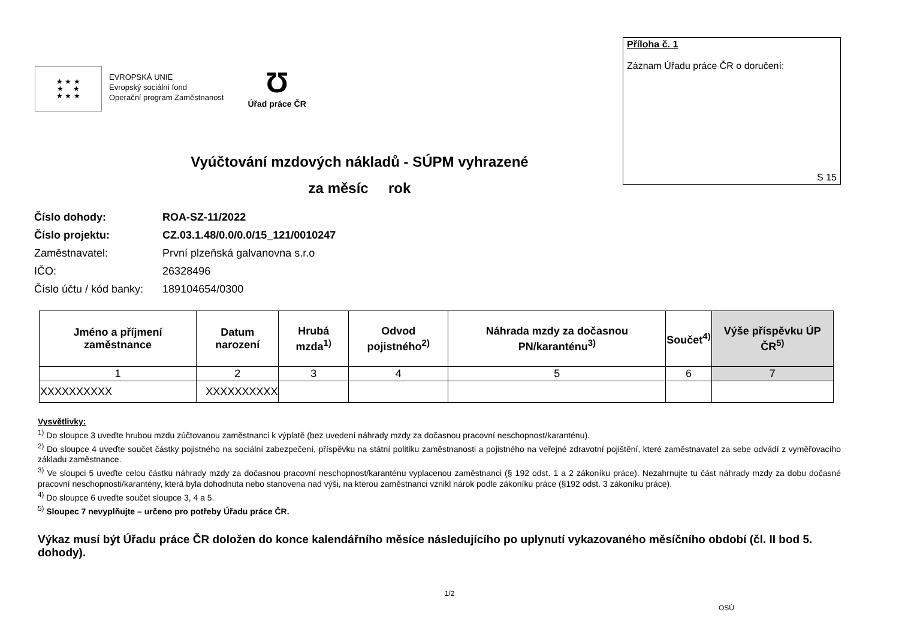★ ★ ★
★ ★
★ ★ ★
EVROPSKÁ UNIE
Evropský sociální fond
Operační program Zaměstnanost
Ʊ
Úřad práce ČR
Příloha č. 1
Záznam Úřadu práce ČR o doručení:
S 15
Vyúčtování mzdových nákladů - SÚPM vyhrazené
za měsíc rok
| Číslo dohody: | ROA-SZ-11/2022 |
| Číslo projektu: | CZ.03.1.48/0.0/0.0/15_121/0010247 |
| Zaměstnavatel: | První plzeňská galvanovna s.r.o |
| IČO: | 26328496 |
| Číslo účtu / kód banky: | 189104654/0300 |
| Jméno a příjmení zaměstnance | Datum narození | Hrubá mzda<sup>1)</sup> | Odvod pojistného<sup>2)</sup> | Náhrada mzdy za dočasnou PN/karanténu<sup>3)</sup> | Součet<sup>4)</sup> | Výše příspěvku ÚP ČR<sup>5)</sup> |
| --- | --- | --- | --- | --- | --- | --- |
| 1 | 2 | 3 | 4 | 5 | 6 | 7 |
| XXXXXXXXXX | XXXXXXXXXX | | | | | |
Vysvětlivky:
<sup>1)</sup> Do sloupce 3 uveďte hrubou mzdu zúčtovanou zaměstnanci k výplatě (bez uvedení náhrady mzdy za dočasnou pracovní neschopnost/karanténu).
<sup>2)</sup> Do sloupce 4 uveďte součet částky pojistného na sociální zabezpečení, příspěvku na státní politiku zaměstnanosti a pojistného na veřejné zdravotní pojištění, které zaměstnavatel za sebe odvádí z vyměřovacího základu zaměstnance.
<sup>3)</sup> Ve sloupci 5 uveďte celou částku náhrady mzdy za dočasnou pracovní neschopnost/karanténu vyplacenou zaměstnanci (§ 192 odst. 1 a 2 zákoníku práce). Nezahrnujte tu část náhrady mzdy za dobu dočasné pracovní neschopnosti/karantény, která byla dohodnuta nebo stanovena nad výši, na kterou zaměstnanci vznikl nárok podle zákoníku práce (§192 odst. 3 zákoníku práce).
<sup>4)</sup> Do sloupce 6 uveďte součet sloupce 3, 4 a 5.
<sup>5)</sup> Sloupec 7 nevyplňujte – určeno pro potřeby Úřadu práce ČR.
Výkaz musí být Úřadu práce ČR doložen do konce kalendářního měsíce následujícího po uplynutí vykazovaného měsíčního období (čl. II bod 5. dohody).
1/2
OSÚ